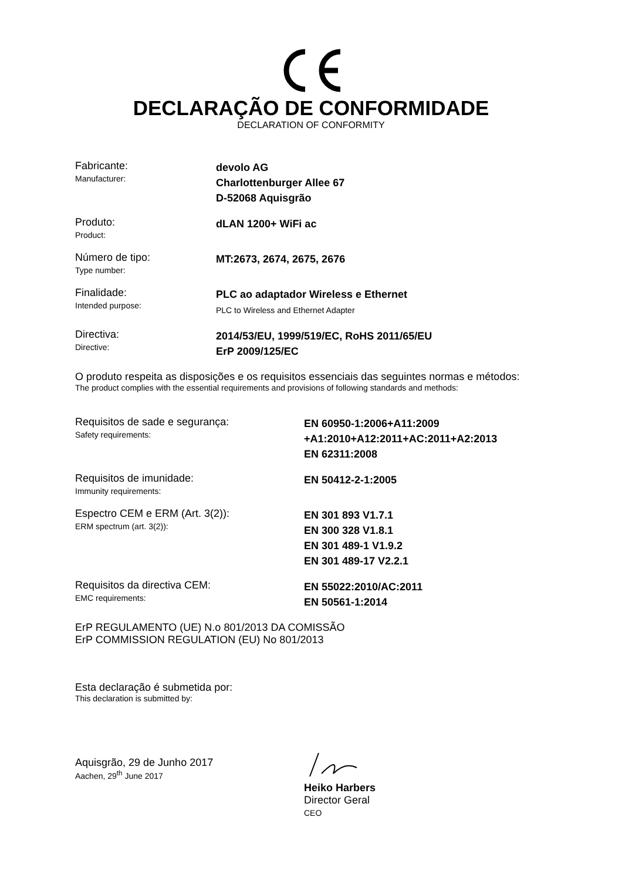DECLARAÇÃO DE CONFORMIDADE
DECLARATION OF CONFORMITY
Fabricante:
Manufacturer:
devolo AG
Charlottenburger Allee 67
D-52068 Aquisgrão
Produto:
Product:
dLAN 1200+ WiFi ac
Número de tipo:
Type number:
MT:2673, 2674, 2675, 2676
Finalidade:
Intended purpose:
PLC ao adaptador Wireless e Ethernet
PLC to Wireless and Ethernet Adapter
Directiva:
Directive:
2014/53/EU, 1999/519/EC, RoHS 2011/65/EU
ErP 2009/125/EC
O produto respeita as disposições e os requisitos essenciais das seguintes normas e métodos:
The product complies with the essential requirements and provisions of following standards and methods:
Requisitos de sade e segurança:
Safety requirements:
EN 60950-1:2006+A11:2009
+A1:2010+A12:2011+AC:2011+A2:2013
EN 62311:2008
Requisitos de imunidade:
Immunity requirements:
EN 50412-2-1:2005
Espectro CEM e ERM (Art. 3(2)):
ERM spectrum (art. 3(2)):
EN 301 893 V1.7.1
EN 300 328 V1.8.1
EN 301 489-1 V1.9.2
EN 301 489-17 V2.2.1
Requisitos da directiva CEM:
EMC requirements:
EN 55022:2010/AC:2011
EN 50561-1:2014
ErP REGULAMENTO (UE) N.o 801/2013 DA COMISSÃO
ErP COMMISSION REGULATION (EU) No 801/2013
Esta declaração é submetida por:
This declaration is submitted by:
Aquisgrão, 29 de Junho 2017
Aachen, 29<sup>th</sup> June 2017
Heiko Harbers
Director Geral
CEO